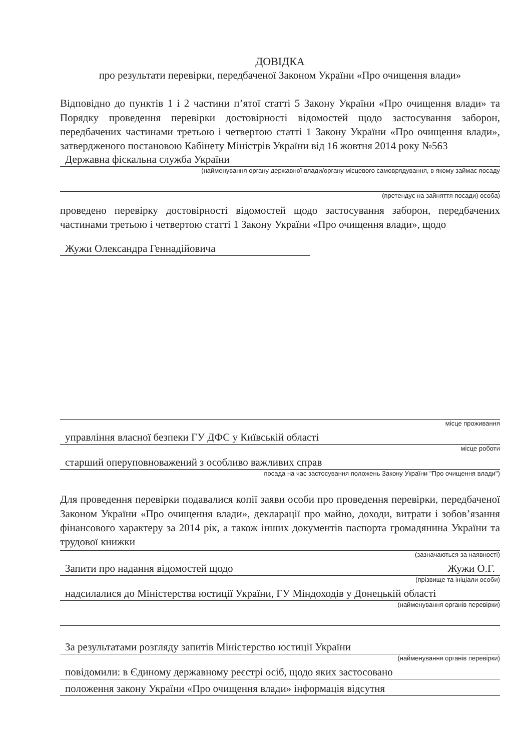ДОВІДКА
про результати перевірки, передбаченої Законом України «Про очищення влади»
Відповідно до пунктів 1 і 2 частини п’ятої статті 5 Закону України «Про очищення влади» та Порядку проведення перевірки достовірності відомостей щодо застосування заборон, передбачених частинами третьою і четвертою статті 1 Закону України «Про очищення влади», затвердженого постановою Кабінету Міністрів України від 16 жовтня 2014 року №563
Державна фіскальна служба України
(найменування органу державної влади/органу місцевого самоврядування, в якому займає посаду
(претендує на зайняття посади) особа)
проведено перевірку достовірності відомостей щодо застосування заборон, передбачених частинами третьою і четвертою статті 1 Закону України «Про очищення влади», щодо
Жужи Олександра Геннадійовича
місце проживання
управління власної безпеки ГУ ДФС у Київській області
місце роботи
старший оперуповноважений з особливо важливих справ
посада на час застосування положень Закону України "Про очищення влади")
Для проведення перевірки подавалися копії заяви особи про проведення перевірки, передбаченої Законом України «Про очищення влади», декларації про майно, доходи, витрати і зобов’язання фінансового характеру за 2014 рік, а також інших документів паспорта громадянина України та трудової книжки
(зазначаються за наявності)
Запити про надання відомостей щодо Жужи О.Г.
(прізвище та ініціали особи)
надсилалися до Міністерства юстиції України, ГУ Міндоходів у Донецькій області
(найменування органів перевірки)
За результатами розгляду запитів Міністерство юстиції України
(найменування органів перевірки)
повідомили: в Єдиному державному реєстрі осіб, щодо яких застосовано
положення закону України «Про очищення влади» інформація відсутня